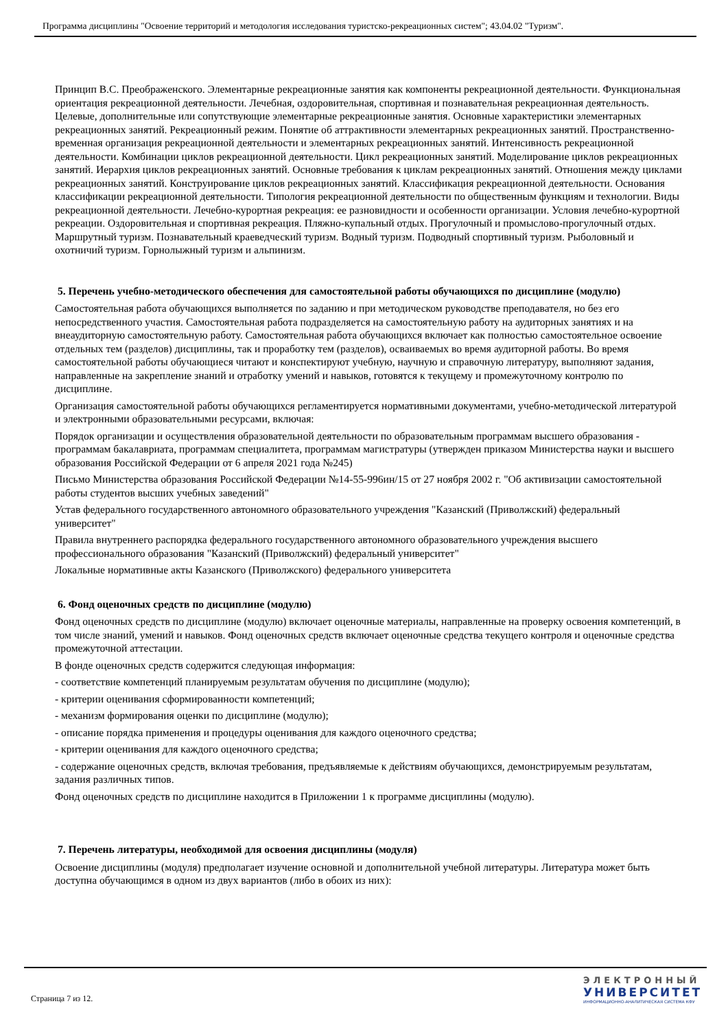Программа дисциплины "Освоение территорий и методология исследования туристско-рекреационных систем"; 43.04.02 "Туризм".
Принцип В.С. Преображенского. Элементарные рекреационные занятия как компоненты рекреационной деятельности. Функциональная ориентация рекреационной деятельности. Лечебная, оздоровительная, спортивная и познавательная рекреационная деятельность. Целевые, дополнительные или сопутствующие элементарные рекреационные занятия. Основные характеристики элементарных рекреационных занятий. Рекреационный режим. Понятие об аттрактивности элементарных рекреационных занятий. Пространственно-временная организация рекреационной деятельности и элементарных рекреационных занятий. Интенсивность рекреационной деятельности. Комбинации циклов рекреационной деятельности. Цикл рекреационных занятий. Моделирование циклов рекреационных занятий. Иерархия циклов рекреационных занятий. Основные требования к циклам рекреационных занятий. Отношения между циклами рекреационных занятий. Конструирование циклов рекреационных занятий. Классификация рекреационной деятельности. Основания классификации рекреационной деятельности. Типология рекреационной деятельности по общественным функциям и технологии. Виды рекреационной деятельности. Лечебно-курортная рекреация: ее разновидности и особенности организации. Условия лечебно-курортной рекреации. Оздоровительная и спортивная рекреация. Пляжно-купальный отдых. Прогулочный и промыслово-прогулочный отдых. Маршрутный туризм. Познавательный краеведческий туризм. Водный туризм. Подводный спортивный туризм. Рыболовный и охотничий туризм. Горнолыжный туризм и альпинизм.
5. Перечень учебно-методического обеспечения для самостоятельной работы обучающихся по дисциплине (модулю)
Самостоятельная работа обучающихся выполняется по заданию и при методическом руководстве преподавателя, но без его непосредственного участия. Самостоятельная работа подразделяется на самостоятельную работу на аудиторных занятиях и на внеаудиторную самостоятельную работу. Самостоятельная работа обучающихся включает как полностью самостоятельное освоение отдельных тем (разделов) дисциплины, так и проработку тем (разделов), осваиваемых во время аудиторной работы. Во время самостоятельной работы обучающиеся читают и конспектируют учебную, научную и справочную литературу, выполняют задания, направленные на закрепление знаний и отработку умений и навыков, готовятся к текущему и промежуточному контролю по дисциплине.
Организация самостоятельной работы обучающихся регламентируется нормативными документами, учебно-методической литературой и электронными образовательными ресурсами, включая:
Порядок организации и осуществления образовательной деятельности по образовательным программам высшего образования - программам бакалавриата, программам специалитета, программам магистратуры (утвержден приказом Министерства науки и высшего образования Российской Федерации от 6 апреля 2021 года №245)
Письмо Министерства образования Российской Федерации №14-55-996ин/15 от 27 ноября 2002 г. "Об активизации самостоятельной работы студентов высших учебных заведений"
Устав федерального государственного автономного образовательного учреждения "Казанский (Приволжский) федеральный университет"
Правила внутреннего распорядка федерального государственного автономного образовательного учреждения высшего профессионального образования "Казанский (Приволжский) федеральный университет"
Локальные нормативные акты Казанского (Приволжского) федерального университета
6. Фонд оценочных средств по дисциплине (модулю)
Фонд оценочных средств по дисциплине (модулю) включает оценочные материалы, направленные на проверку освоения компетенций, в том числе знаний, умений и навыков. Фонд оценочных средств включает оценочные средства текущего контроля и оценочные средства промежуточной аттестации.
В фонде оценочных средств содержится следующая информация:
- соответствие компетенций планируемым результатам обучения по дисциплине (модулю);
- критерии оценивания сформированности компетенций;
- механизм формирования оценки по дисциплине (модулю);
- описание порядка применения и процедуры оценивания для каждого оценочного средства;
- критерии оценивания для каждого оценочного средства;
- содержание оценочных средств, включая требования, предъявляемые к действиям обучающихся, демонстрируемым результатам, задания различных типов.
Фонд оценочных средств по дисциплине находится в Приложении 1 к программе дисциплины (модулю).
7. Перечень литературы, необходимой для освоения дисциплины (модуля)
Освоение дисциплины (модуля) предполагает изучение основной и дополнительной учебной литературы. Литература может быть доступна обучающимся в одном из двух вариантов (либо в обоих из них):
Страница 7 из 12.
ЭЛЕКТРОННЫЙ
УНИВЕРСИТЕТ
ИНФОРМАЦИОННО-АНАЛИТИЧЕСКАЯ СИСТЕМА КФУ